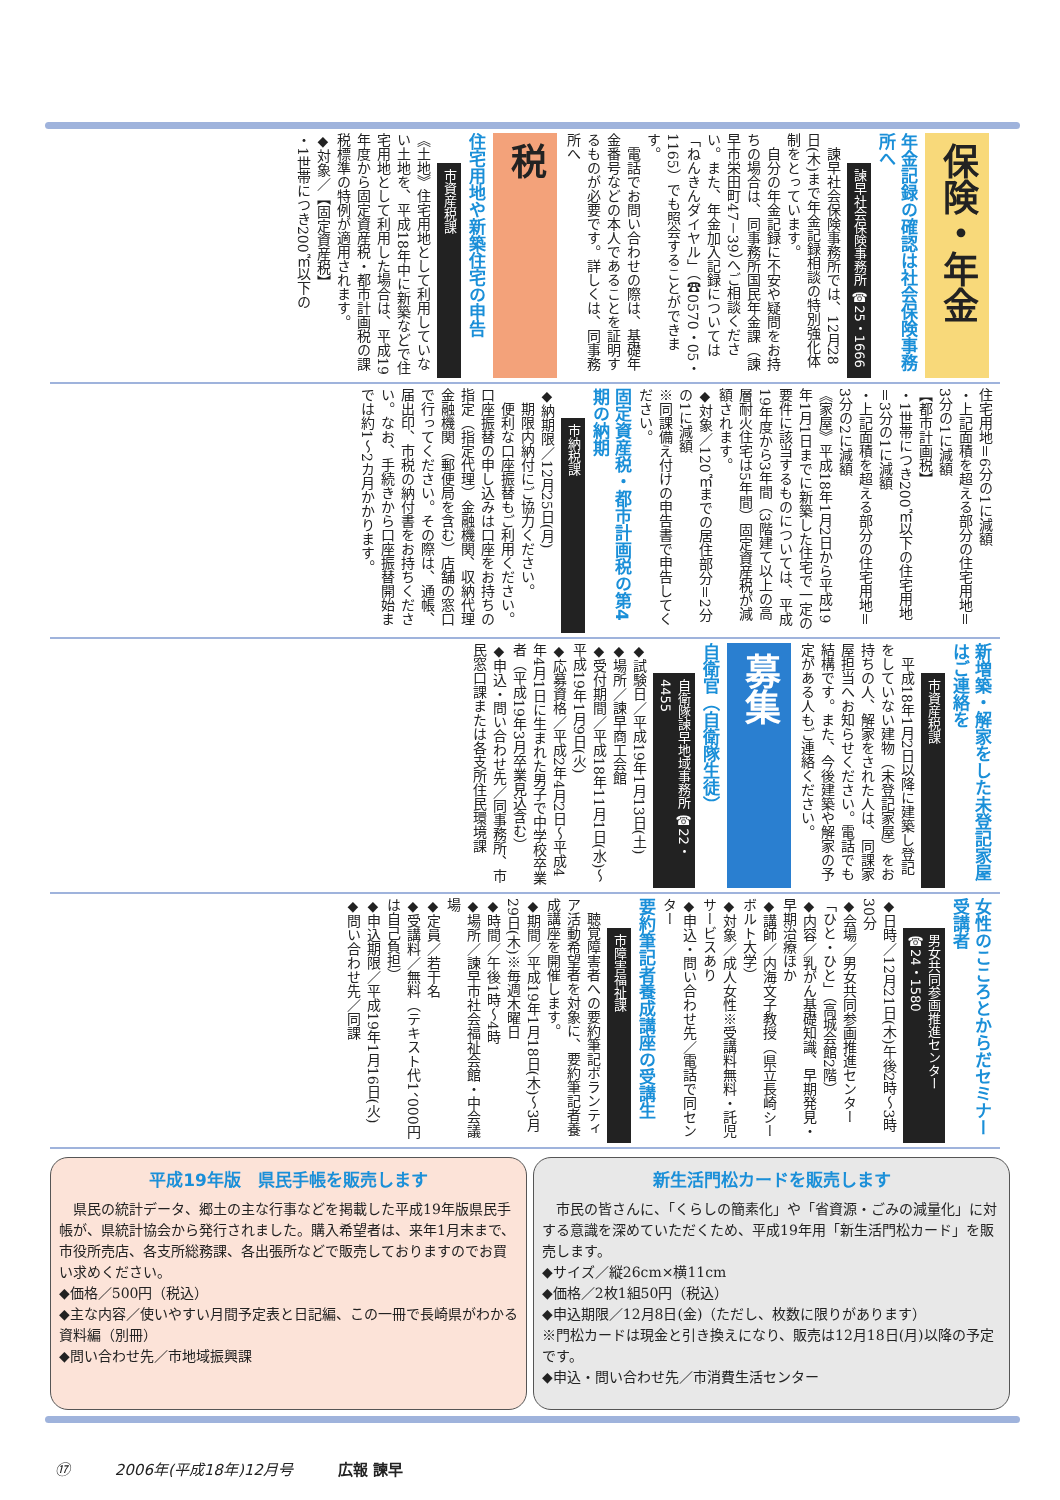保険・年金
年金記録の確認は社会保険事務所へ
諫早社会保険事務所 ☎25・1666
　諫早社会保険事務所では、12月28日(木)まで年金記録相談の特別強化体制をとっています。
　自分の年金記録に不安や疑問をお持ちの場合は、同事務所国民年金課（諫早市栄田町47－39）へご相談ください。また、年金加入記録については「ねんきんダイヤル」（☎0570・05・1165）でも照会することができます。
　電話でお問い合わせの際は、基礎年金番号などの本人であることを証明するものが必要です。詳しくは、同事務所へ
税
住宅用地や新築住宅の申告
市資産税課
《土地》住宅用地として利用していない土地を、平成18年中に新築などで住宅用地として利用した場合は、平成19年度から固定資産税・都市計画税の課税標準の特例が適用されます。
◆対象／【固定資産税】
・1世帯につき200㎡以下の
住宅用地＝6分の1に減額
・上記面積を超える部分の住宅用地＝3分の1に減額
【都市計画税】
・1世帯につき200㎡以下の住宅用地＝3分の1に減額
・上記面積を超える部分の住宅用地＝3分の2に減額
《家屋》平成18年1月2日から平成19年1月1日までに新築した住宅で一定の要件に該当するものについては、平成19年度から3年間（3階建て以上の高層耐火住宅は5年間）固定資産税が減額されます。
◆対象／120㎡までの居住部分＝2分の1に減額
※同課備え付けの申告書で申告してください。
固定資産税・都市計画税の第4期の納期
市納税課
◆納期限／12月25日(月)
　期限内納付にご協力ください。
　便利な口座振替もご利用ください。口座振替の申し込みは口座をお持ちの指定（指定代理）金融機関、収納代理金融機関（郵便局を含む）店舗の窓口で行ってください。その際は、通帳、届出印、市税の納付書をお持ちください。なお、手続きから口座振替開始までは約1～2カ月かかります。
新増築・解家をした未登記家屋はご連絡を
市資産税課
　平成18年1月2日以降に建築し登記をしていない建物（未登記家屋）をお持ちの人、解家をされた人は、同課家屋担当へお知らせください。電話でも結構です。また、今後建築や解家の予定がある人もご連絡ください。
募集
自衛官（自衛隊生徒）
自衛隊諫早地域事務所 ☎22・4455
◆試験日／平成19年1月13日(土)
◆場所／諫早商工会館
◆受付期間／平成18年11月1日(水)～平成19年1月9日(火)
◆応募資格／平成2年4月2日～平成4年4月1日に生まれた男子で中学校卒業者（平成19年3月卒業見込含む）
◆申込・問い合わせ先／同事務所、市民窓口課または各支所住民環境課
女性のこころとからだセミナー受講者
男女共同参画推進センター ☎24・1580
◆日時／12月21日(木)午後2時～3時30分
◆会場／男女共同参画推進センター「ひと・ひと」（高城会館2階）
◆内容／乳がん基礎知識、早期発見・早期治療ほか
◆講師／内海文子教授（県立長崎シーボルト大学）
◆対象／成人女性※受講料無料・託児サービスあり
◆申込・問い合わせ先／電話で同センター
要約筆記者養成講座の受講生
市障害福祉課
　聴覚障害者への要約筆記ボランティア活動希望者を対象に、要約筆記者養成講座を開催します。
◆期間／平成19年1月18日(木)～3月29日(木)※毎週木曜日
◆時間／午後1時～4時
◆場所／諫早市社会福祉会館・中会議場
◆定員／若干名
◆受講料／無料（テキスト代1、000円は自己負担）
◆申込期限／平成19年1月16日(火)
◆問い合わせ先／同課
平成19年版　県民手帳を販売します
　県民の統計データ、郷土の主な行事などを掲載した平成19年版県民手帳が、県統計協会から発行されました。購入希望者は、来年1月末まで、市役所売店、各支所総務課、各出張所などで販売しておりますのでお買い求めください。
◆価格／500円（税込）
◆主な内容／使いやすい月間予定表と日記編、この一冊で長崎県がわかる資料編（別冊）
◆問い合わせ先／市地域振興課
新生活門松カードを販売します
　市民の皆さんに、「くらしの簡素化」や「省資源・ごみの減量化」に対する意識を深めていただくため、平成19年用「新生活門松カード」を販売します。
◆サイズ／縦26cm×横11cm
◆価格／2枚1組50円（税込）
◆申込期限／12月8日(金)（ただし、枚数に限りがあります）
※門松カードは現金と引き換えになり、販売は12月18日(月)以降の予定です。
◆申込・問い合わせ先／市消費生活センター
⑰ 2006年(平成18年)12月号 広報 諫早